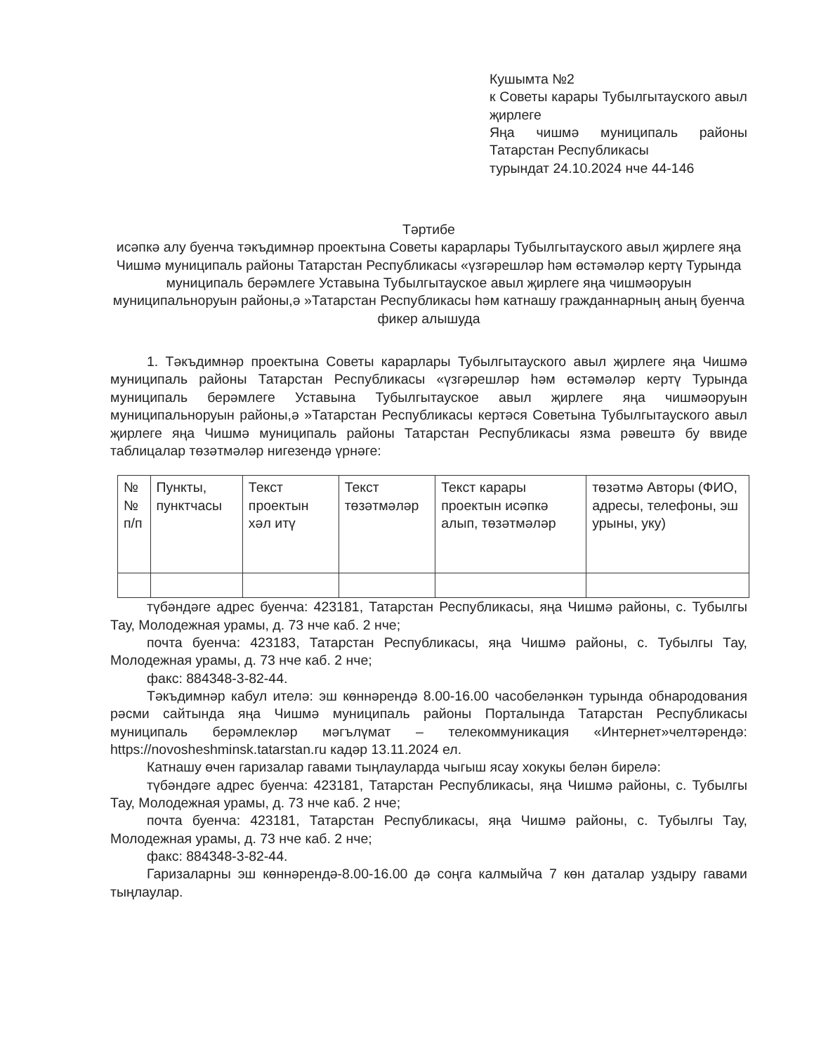Кушымта №2
к Советы карары Тубылгытауского авыл җирлеге
Яңа чишмә муниципаль районы Татарстан Республикасы
турындат 24.10.2024 нче 44-146
Тәртибе
исәпкә алу буенча тәкъдимнәр проектына Советы карарлары Тубылгытауского авыл җирлеге яңа Чишмә муниципаль районы Татарстан Республикасы «үзгәрешләр һәм өстәмәләр кертү Турында муниципаль берәмлеге Уставына Тубылгытауское авыл җирлеге яңа чишмәоруын муниципальноруын районы,ә »Татарстан Республикасы һәм катнашу гражданнарның аның буенча фикер алышуда
1. Тәкъдимнәр проектына Советы карарлары Тубылгытауского авыл җирлеге яңа Чишмә муниципаль районы Татарстан Республикасы «үзгәрешләр һәм өстәмәләр кертү Турында муниципаль берәмлеге Уставына Тубылгытауское авыл җирлеге яңа чишмәоруын муниципальноруын районы,ә »Татарстан Республикасы кертәся Советына Тубылгытауского авыл җирлеге яңа Чишмә муниципаль районы Татарстан Республикасы язма рәвештә бу ввиде таблицалар төзәтмәләр нигезендә үрнәге:
| № № п/п | Пункты, пунктчасы | Текст проектын хәл итү | Текст төзәтмәләр | Текст карары проектын исәпкә алып, төзәтмәләр | төзәтмә Авторы (ФИО, адресы, телефоны, эш урыны, уку) |
түбәндәге адрес буенча: 423181, Татарстан Республикасы, яңа Чишмә районы, с. Тубылгы Тау, Молодежная урамы, д. 73 нче каб. 2 нче;
почта буенча: 423183, Татарстан Республикасы, яңа Чишмә районы, с. Тубылгы Тау, Молодежная урамы, д. 73 нче каб. 2 нче;
факс: 884348-3-82-44.
Тәкъдимнәр кабул ителә: эш көннәрендә 8.00-16.00 часобеләнкән турында обнародования рәсми сайтында яңа Чишмә муниципаль районы Порталында Татарстан Республикасы муниципаль берәмлекләр мәгълүмат – телекоммуникация «Интернет»челтәрендә: https://novosheshminsk.tatarstan.ru кадәр 13.11.2024 ел.
Катнашу өчен гаризалар гавами тыңлауларда чыгыш ясау хокукы белән бирелә:
түбәндәге адрес буенча: 423181, Татарстан Республикасы, яңа Чишмә районы, с. Тубылгы Тау, Молодежная урамы, д. 73 нче каб. 2 нче;
почта буенча: 423181, Татарстан Республикасы, яңа Чишмә районы, с. Тубылгы Тау, Молодежная урамы, д. 73 нче каб. 2 нче;
факс: 884348-3-82-44.
Гаризаларны эш көннәрендә-8.00-16.00 дә соңга калмыйча 7 көн даталар уздыру гавами тыңлаулар.